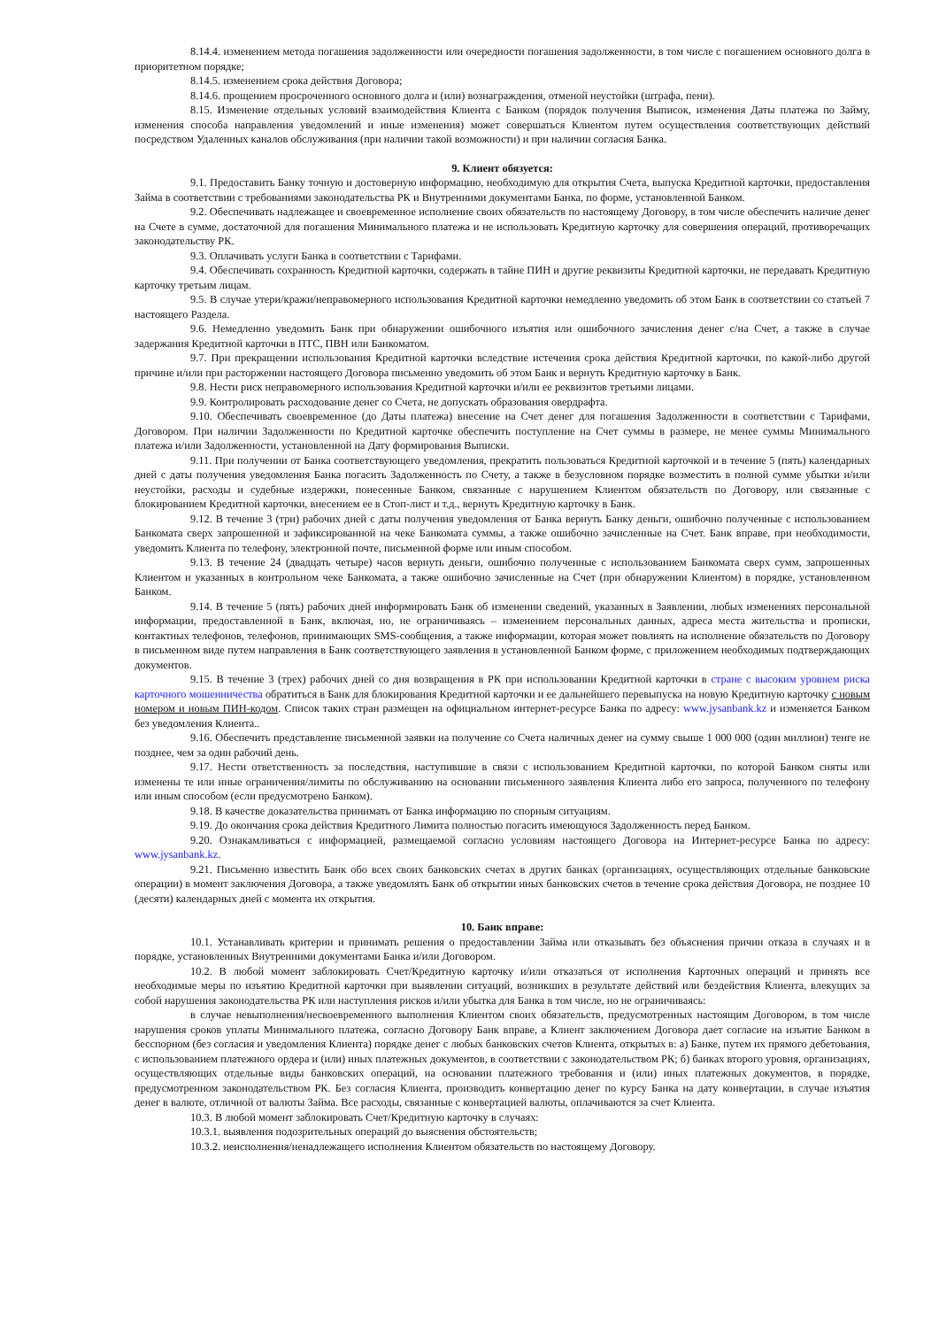8.14.4. изменением метода погашения задолженности или очередности погашения задолженности, в том числе с погашением основного долга в приоритетном порядке;
8.14.5. изменением срока действия Договора;
8.14.6. прощением просроченного основного долга и (или) вознаграждения, отменой неустойки (штрафа, пени).
8.15. Изменение отдельных условий взаимодействия Клиента с Банком (порядок получения Выписок, изменения Даты платежа по Займу, изменения способа направления уведомлений и иные изменения) может совершаться Клиентом путем осуществления соответствующих действий посредством Удаленных каналов обслуживания (при наличии такой возможности) и при наличии согласия Банка.
9. Клиент обязуется:
9.1. Предоставить Банку точную и достоверную информацию, необходимую для открытия Счета, выпуска Кредитной карточки, предоставления Займа в соответствии с требованиями законодательства РК и Внутренними документами Банка, по форме, установленной Банком.
9.2. Обеспечивать надлежащее и своевременное исполнение своих обязательств по настоящему Договору, в том числе обеспечить наличие денег на Счете в сумме, достаточной для погашения Минимального платежа и не использовать Кредитную карточку для совершения операций, противоречащих законодательству РК.
9.3. Оплачивать услуги Банка в соответствии с Тарифами.
9.4. Обеспечивать сохранность Кредитной карточки, содержать в тайне ПИН и другие реквизиты Кредитной карточки, не передавать Кредитную карточку третьим лицам.
9.5. В случае утери/кражи/неправомерного использования Кредитной карточки немедленно уведомить об этом Банк в соответствии со статьей 7 настоящего Раздела.
9.6. Немедленно уведомить Банк при обнаружении ошибочного изъятия или ошибочного зачисления денег с/на Счет, а также в случае задержания Кредитной карточки в ПТС, ПВН или Банкоматом.
9.7. При прекращении использования Кредитной карточки вследствие истечения срока действия Кредитной карточки, по какой-либо другой причине и/или при расторжении настоящего Договора письменно уведомить об этом Банк и вернуть Кредитную карточку в Банк.
9.8. Нести риск неправомерного использования Кредитной карточки и/или ее реквизитов третьими лицами.
9.9. Контролировать расходование денег со Счета, не допускать образования овердрафта.
9.10. Обеспечивать своевременное (до Даты платежа) внесение на Счет денег для погашения Задолженности в соответствии с Тарифами, Договором. При наличии Задолженности по Кредитной карточке обеспечить поступление на Счет суммы в размере, не менее суммы Минимального платежа и/или Задолженности, установленной на Дату формирования Выписки.
9.11. При получении от Банка соответствующего уведомления, прекратить пользоваться Кредитной карточкой и в течение 5 (пять) календарных дней с даты получения уведомления Банка погасить Задолженность по Счету, а также в безусловном порядке возместить в полной сумме убытки и/или неустойки, расходы и судебные издержки, понесенные Банком, связанные с нарушением Клиентом обязательств по Договору, или связанные с блокированием Кредитной карточки, внесением ее в Стоп-лист и т.д., вернуть Кредитную карточку в Банк.
9.12. В течение 3 (три) рабочих дней с даты получения уведомления от Банка вернуть Банку деньги, ошибочно полученные с использованием Банкомата сверх запрошенной и зафиксированной на чеке Банкомата суммы, а также ошибочно зачисленные на Счет. Банк вправе, при необходимости, уведомить Клиента по телефону, электронной почте, письменной форме или иным способом.
9.13. В течение 24 (двадцать четыре) часов вернуть деньги, ошибочно полученные с использованием Банкомата сверх сумм, запрошенных Клиентом и указанных в контрольном чеке Банкомата, а также ошибочно зачисленные на Счет (при обнаружении Клиентом) в порядке, установленном Банком.
9.14. В течение 5 (пять) рабочих дней информировать Банк об изменении сведений, указанных в Заявлении, любых изменениях персональной информации, предоставленной в Банк, включая, но, не ограничиваясь – изменением персональных данных, адреса места жительства и прописки, контактных телефонов, телефонов, принимающих SMS-сообщения, а также информации, которая может повлиять на исполнение обязательств по Договору в письменном виде путем направления в Банк соответствующего заявления в установленной Банком форме, с приложением необходимых подтверждающих документов.
9.15. В течение 3 (трех) рабочих дней со дня возвращения в РК при использовании Кредитной карточки в стране с высоким уровнем риска карточного мошенничества обратиться в Банк для блокирования Кредитной карточки и ее дальнейшего перевыпуска на новую Кредитную карточку с новым номером и новым ПИН-кодом. Список таких стран размещен на официальном интернет-ресурсе Банка по адресу: www.jysanbank.kz и изменяется Банком без уведомления Клиента..
9.16. Обеспечить представление письменной заявки на получение со Счета наличных денег на сумму свыше 1 000 000 (один миллион) тенге не позднее, чем за один рабочий день.
9.17. Нести ответственность за последствия, наступившие в связи с использованием Кредитной карточки, по которой Банком сняты или изменены те или иные ограничения/лимиты по обслуживанию на основании письменного заявления Клиента либо его запроса, полученного по телефону или иным способом (если предусмотрено Банком).
9.18. В качестве доказательства принимать от Банка информацию по спорным ситуациям.
9.19. До окончания срока действия Кредитного Лимита полностью погасить имеющуюся Задолженность перед Банком.
9.20. Ознакамливаться с информацией, размещаемой согласно условиям настоящего Договора на Интернет-ресурсе Банка по адресу: www.jysanbank.kz.
9.21. Письменно известить Банк обо всех своих банковских счетах в других банках (организациях, осуществляющих отдельные банковские операции) в момент заключения Договора, а также уведомлять Банк об открытии иных банковских счетов в течение срока действия Договора, не позднее 10 (десяти) календарных дней с момента их открытия.
10. Банк вправе:
10.1. Устанавливать критерии и принимать решения о предоставлении Займа или отказывать без объяснения причин отказа в случаях и в порядке, установленных Внутренними документами Банка и/или Договором.
10.2. В любой момент заблокировать Счет/Кредитную карточку и/или отказаться от исполнения Карточных операций и принять все необходимые меры по изъятию Кредитной карточки при выявлении ситуаций, возникших в результате действий или бездействия Клиента, влекущих за собой нарушения законодательства РК или наступления рисков и/или убытка для Банка в том числе, но не ограничиваясь:
в случае невыполнения/несвоевременного выполнения Клиентом своих обязательств, предусмотренных настоящим Договором, в том числе нарушения сроков уплаты Минимального платежа, согласно Договору Банк вправе, а Клиент заключением Договора дает согласие на изъятие Банком в бесспорном (без согласия и уведомления Клиента) порядке денег с любых банковских счетов Клиента, открытых в: а) Банке, путем их прямого дебетования, с использованием платежного ордера и (или) иных платежных документов, в соответствии с законодательством РК; б) банках второго уровня, организациях, осуществляющих отдельные виды банковских операций, на основании платежного требования и (или) иных платежных документов, в порядке, предусмотренном законодательством РК. Без согласия Клиента, производить конвертацию денег по курсу Банка на дату конвертации, в случае изъятия денег в валюте, отличной от валюты Займа. Все расходы, связанные с конвертацией валюты, оплачиваются за счет Клиента.
10.3. В любой момент заблокировать Счет/Кредитную карточку в случаях:
10.3.1. выявления подозрительных операций до выяснения обстоятельств;
10.3.2. неисполнения/ненадлежащего исполнения Клиентом обязательств по настоящему Договору.